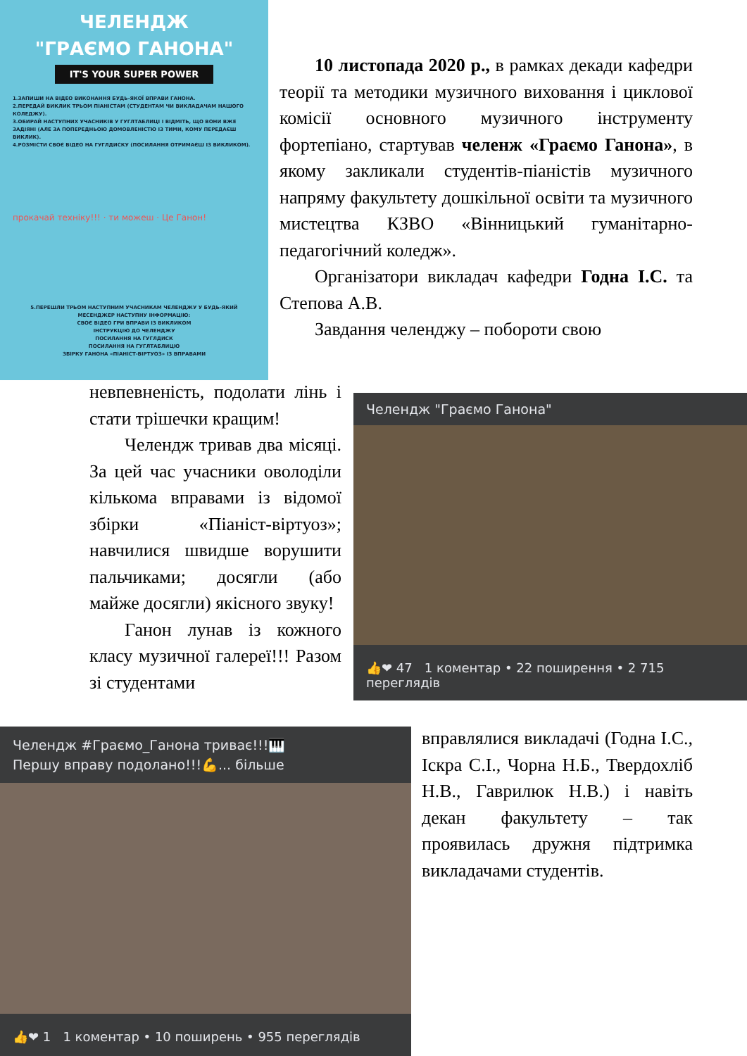ЧЕЛЕНДЖ
"ГРАЄМО ГАНОНА"
IT'S YOUR SUPER POWER
1.ЗАПИШИ НА ВІДЕО ВИКОНАННЯ БУДЬ-ЯКОЇ ВПРАВИ ГАНОНА.
2.ПЕРЕДАЙ ВИКЛИК ТРЬОМ ПІАНІСТАМ (СТУДЕНТАМ ЧИ ВИКЛАДАЧАМ НАШОГО КОЛЕДЖУ).
3.ОБИРАЙ НАСТУПНИХ УЧАСНИКІВ У ГУГЛТАБЛИЦІ І ВІДМІТЬ, ЩО ВОНИ ВЖЕ ЗАДІЯНІ (АЛЕ ЗА ПОПЕРЕДНЬОЮ ДОМОВЛЕНІСТЮ ІЗ ТИМИ, КОМУ ПЕРЕДАЄШ ВИКЛИК).
4.РОЗМІСТИ СВОЄ ВІДЕО НА ГУГЛДИСКУ (ПОСИЛАННЯ ОТРИМАЄШ ІЗ ВИКЛИКОМ).
прокачай техніку!!! · ти можеш · Це Ганон!
5.ПЕРЕШЛИ ТРЬОМ НАСТУПНИМ УЧАСНИКАМ ЧЕЛЕНДЖУ У БУДЬ-ЯКИЙ МЕСЕНДЖЕР НАСТУПНУ ІНФОРМАЦІЮ:
СВОЄ ВІДЕО ГРИ ВПРАВИ ІЗ ВИКЛИКОМ
ІНСТРУКЦІЮ ДО ЧЕЛЕНДЖУ
ПОСИЛАННЯ НА ГУГЛДИСК
ПОСИЛАННЯ НА ГУГЛТАБЛИЦЮ
ЗБІРКУ ГАНОНА «ПІАНІСТ-ВІРТУОЗ» ІЗ ВПРАВАМИ
10 листопада 2020 р., в рамках декади кафедри теорії та методики музичного виховання і циклової комісії основного музичного інструменту фортепіано, стартував челенж «Граємо Ганона», в якому закликали студентів-піаністів музичного напряму факультету дошкільної освіти та музичного мистецтва КЗВО «Вінницький гуманітарно-педагогічний коледж».
Організатори викладач кафедри Годна І.С. та Степова А.В.
Завдання челенджу – побороти свою
невпевненість, подолати лінь і стати трішечки кращим!
Челендж тривав два місяці. За цей час учасники оволоділи кількома вправами із відомої збірки «Піаніст-віртуоз»; навчилися швидше ворушити пальчиками; досягли (або майже досягли) якісного звуку!
Ганон лунав із кожного класу музичної галереї!!! Разом зі студентами
Челендж "Граємо Ганона"
👍❤ 47 1 коментар • 22 поширення • 2 715 переглядів
Челендж #Граємо_Ганона триває!!!🎹
Першу вправу подолано!!!💪... більше
👍❤ 1 1 коментар • 10 поширень • 955 переглядів
вправлялися викладачі (Годна І.С., Іскра С.І., Чорна Н.Б., Твердохліб Н.В., Гаврилюк Н.В.) і навіть декан факультету – так проявилась дружня підтримка викладачами студентів.